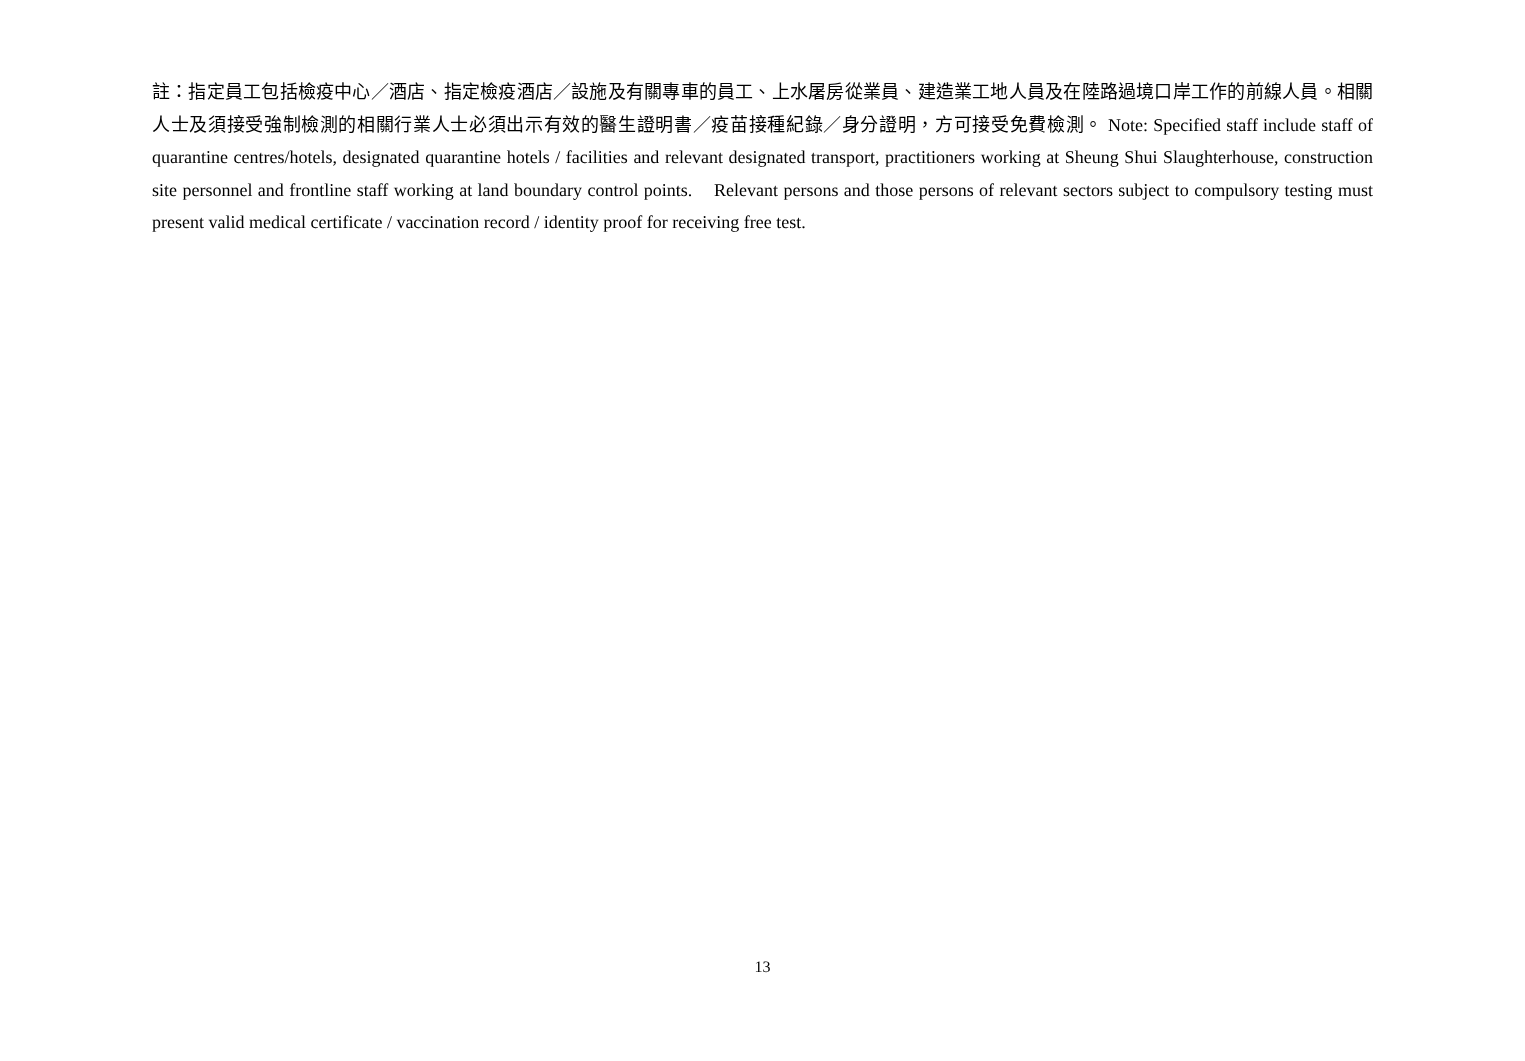註：指定員工包括檢疫中心／酒店、指定檢疫酒店／設施及有關專車的員工、上水屠房從業員、建造業工地人員及在陸路過境口岸工作的前線人員。相關人士及須接受強制檢測的相關行業人士必須出示有效的醫生證明書／疫苗接種紀錄／身分證明，方可接受免費檢測。 Note: Specified staff include staff of quarantine centres/hotels, designated quarantine hotels / facilities and relevant designated transport, practitioners working at Sheung Shui Slaughterhouse, construction site personnel and frontline staff working at land boundary control points. Relevant persons and those persons of relevant sectors subject to compulsory testing must present valid medical certificate / vaccination record / identity proof for receiving free test.
13